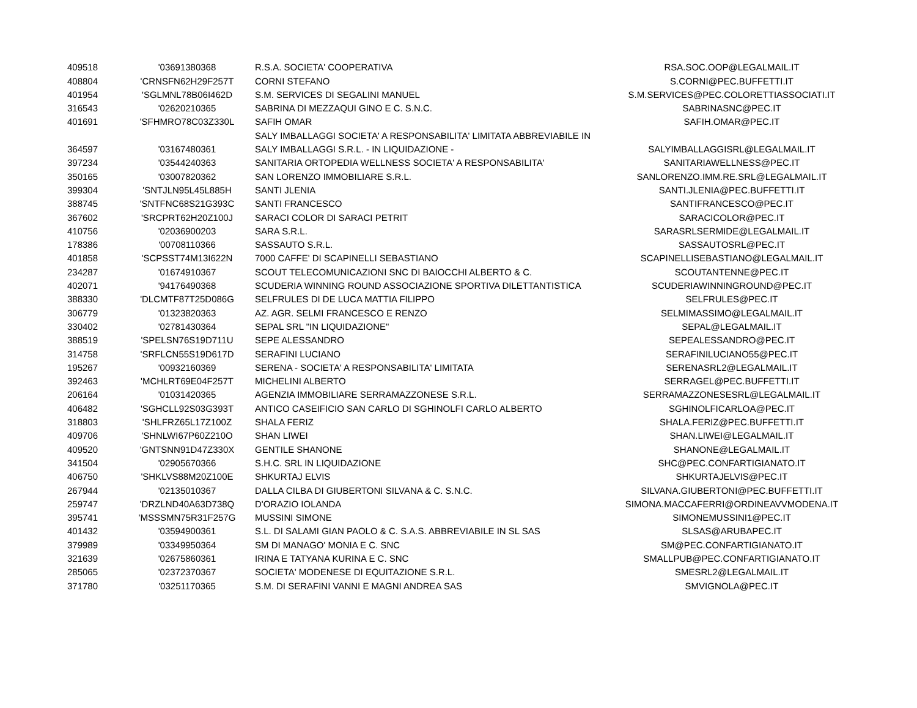| 409518 | '03691380368 | R.S.A. SOCIETA' COOPERATIVA | RSA.SOC.OOP@LEGALMAIL.IT |
| 408804 | 'CRNSFN62H29F257T | CORNI STEFANO | S.CORNI@PEC.BUFFETTI.IT |
| 401954 | 'SGLMNL78B06I462D | S.M. SERVICES DI SEGALINI MANUEL | S.M.SERVICES@PEC.COLORETTIASSOCIATI.IT |
| 316543 | '02620210365 | SABRINA DI MEZZAQUI GINO E C. S.N.C. | SABRINASNC@PEC.IT |
| 401691 | 'SFHMRO78C03Z330L | SAFIH OMAR | SAFIH.OMAR@PEC.IT |
| | | SALY IMBALLAGGI SOCIETA' A RESPONSABILITA' LIMITATA ABBREVIABILE IN | |
| 364597 | '03167480361 | SALY IMBALLAGGI S.R.L. - IN LIQUIDAZIONE - | SALYIMBALLAGGISRL@LEGALMAIL.IT |
| 397234 | '03544240363 | SANITARIA ORTOPEDIA WELLNESS SOCIETA' A RESPONSABILITA' | SANITARIAWELLNESS@PEC.IT |
| 350165 | '03007820362 | SAN LORENZO IMMOBILIARE S.R.L. | SANLORENZO.IMM.RE.SRL@LEGALMAIL.IT |
| 399304 | 'SNTJLN95L45L885H | SANTI JLENIA | SANTI.JLENIA@PEC.BUFFETTI.IT |
| 388745 | 'SNTFNC68S21G393C | SANTI FRANCESCO | SANTIFRANCESCO@PEC.IT |
| 367602 | 'SRCPRT62H20Z100J | SARACI COLOR DI SARACI PETRIT | SARACICOLOR@PEC.IT |
| 410756 | '02036900203 | SARA S.R.L. | SARASRLSERMIDE@LEGALMAIL.IT |
| 178386 | '00708110366 | SASSAUTO S.R.L. | SASSAUTOSRL@PEC.IT |
| 401858 | 'SCPSST74M13I622N | 7000 CAFFE' DI SCAPINELLI SEBASTIANO | SCAPINELLISEBASTIANO@LEGALMAIL.IT |
| 234287 | '01674910367 | SCOUT TELECOMUNICAZIONI SNC DI BAIOCCHI ALBERTO & C. | SCOUTANTENNE@PEC.IT |
| 402071 | '94176490368 | SCUDERIA WINNING ROUND ASSOCIAZIONE SPORTIVA DILETTANTISTICA | SCUDERIAWINNINGROUND@PEC.IT |
| 388330 | 'DLCMTF87T25D086G | SELFRULES DI DE LUCA MATTIA FILIPPO | SELFRULES@PEC.IT |
| 306779 | '01323820363 | AZ. AGR. SELMI FRANCESCO E RENZO | SELMIMASSIMO@LEGALMAIL.IT |
| 330402 | '02781430364 | SEPAL SRL "IN LIQUIDAZIONE" | SEPAL@LEGALMAIL.IT |
| 388519 | 'SPELSN76S19D711U | SEPE ALESSANDRO | SEPEALESSANDRO@PEC.IT |
| 314758 | 'SRFLCN55S19D617D | SERAFINI LUCIANO | SERAFINILUCIANO55@PEC.IT |
| 195267 | '00932160369 | SERENA - SOCIETA' A RESPONSABILITA' LIMITATA | SERENASRL2@LEGALMAIL.IT |
| 392463 | 'MCHLRT69E04F257T | MICHELINI ALBERTO | SERRAGEL@PEC.BUFFETTI.IT |
| 206164 | '01031420365 | AGENZIA IMMOBILIARE SERRAMAZZONESE S.R.L. | SERRAMAZZONESESRL@LEGALMAIL.IT |
| 406482 | 'SGHCLL92S03G393T | ANTICO CASEIFICIO SAN CARLO DI SGHINOLFI CARLO ALBERTO | SGHINOLFICARLOA@PEC.IT |
| 318803 | 'SHLFRZ65L17Z100Z | SHALA FERIZ | SHALA.FERIZ@PEC.BUFFETTI.IT |
| 409706 | 'SHNLWI67P60Z210O | SHAN LIWEI | SHAN.LIWEI@LEGALMAIL.IT |
| 409520 | 'GNTSNN91D47Z330X | GENTILE SHANONE | SHANONE@LEGALMAIL.IT |
| 341504 | '02905670366 | S.H.C. SRL IN LIQUIDAZIONE | SHC@PEC.CONFARTIGIANATO.IT |
| 406750 | 'SHKLVS88M20Z100E | SHKURTAJ ELVIS | SHKURTAJELVIS@PEC.IT |
| 267944 | '02135010367 | DALLA CILBA DI GIUBERTONI SILVANA & C. S.N.C. | SILVANA.GIUBERTONI@PEC.BUFFETTI.IT |
| 259747 | 'DRZLND40A63D738Q | D'ORAZIO IOLANDA | SIMONA.MACCAFERRI@ORDINEAVVMODENA.IT |
| 395741 | 'MSSSMN75R31F257G | MUSSINI SIMONE | SIMONEMUSSINI1@PEC.IT |
| 401432 | '03594900361 | S.L. DI SALAMI GIAN PAOLO & C. S.A.S. ABBREVIABILE IN SL SAS | SLSAS@ARUBAPEC.IT |
| 379989 | '03349950364 | SM DI MANAGO' MONIA E C. SNC | SM@PEC.CONFARTIGIANATO.IT |
| 321639 | '02675860361 | IRINA E TATYANA KURINA E C. SNC | SMALLPUB@PEC.CONFARTIGIANATO.IT |
| 285065 | '02372370367 | SOCIETA' MODENESE DI EQUITAZIONE S.R.L. | SMESRL2@LEGALMAIL.IT |
| 371780 | '03251170365 | S.M. DI SERAFINI VANNI E MAGNI ANDREA SAS | SMVIGNOLA@PEC.IT |